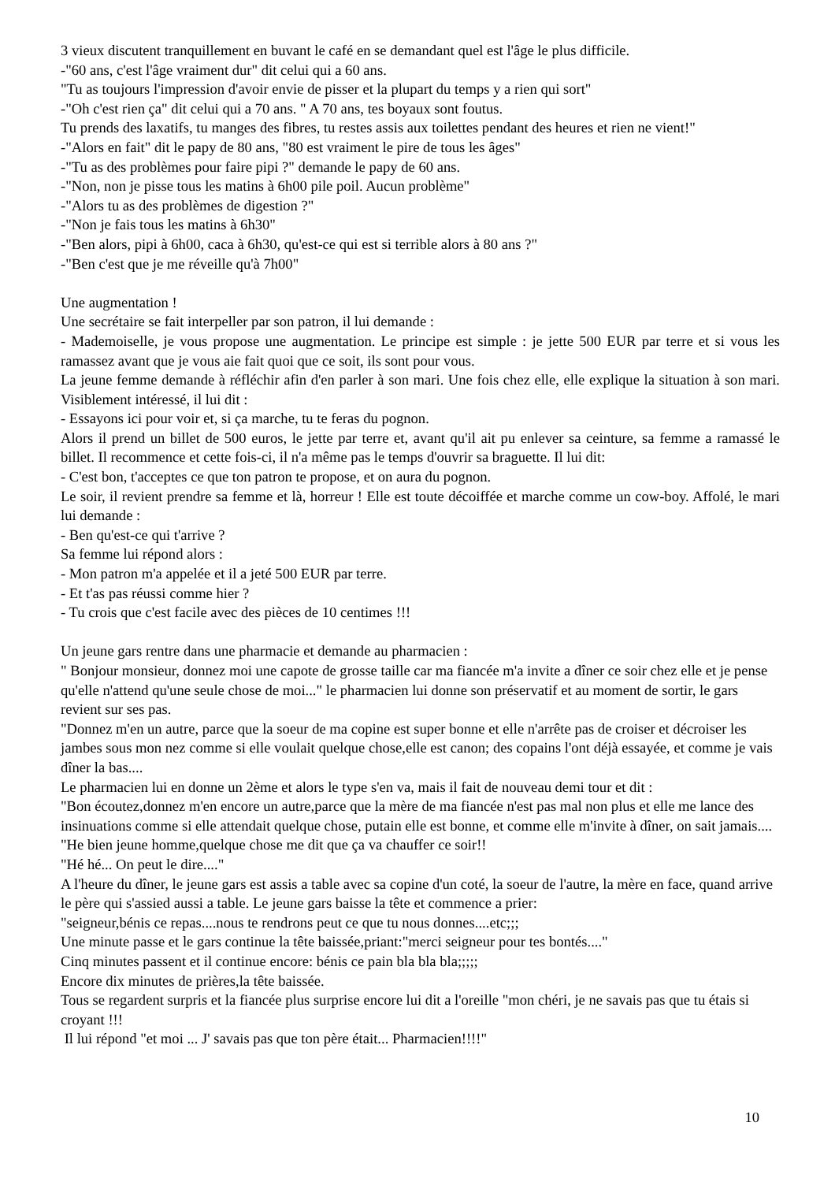3 vieux discutent tranquillement en buvant le café en se demandant quel est l'âge le plus difficile.
-"60 ans, c'est l'âge vraiment dur" dit celui qui a 60 ans.
"Tu as toujours l'impression d'avoir envie de pisser et la plupart du temps y a rien qui sort"
-"Oh c'est rien ça" dit celui qui a 70 ans. " A 70 ans, tes boyaux sont foutus.
Tu prends des laxatifs, tu manges des fibres, tu restes assis aux toilettes pendant des heures et rien ne vient!"
-"Alors en fait" dit le papy de 80 ans, "80 est vraiment le pire de tous les âges"
-"Tu as des problèmes pour faire pipi ?" demande le papy de 60 ans.
-"Non, non je pisse tous les matins à 6h00 pile poil. Aucun problème"
-"Alors tu as des problèmes de digestion ?"
-"Non je fais tous les matins à 6h30"
-"Ben alors, pipi à 6h00, caca à 6h30, qu'est-ce qui est si terrible alors à 80 ans ?"
-"Ben c'est que je me réveille qu'à 7h00"
Une augmentation !
Une secrétaire se fait interpeller par son patron, il lui demande :
- Mademoiselle, je vous propose une augmentation. Le principe est simple : je jette 500 EUR par terre et si vous les ramassez avant que je vous aie fait quoi que ce soit, ils sont pour vous.
La jeune femme demande à réfléchir afin d'en parler à son mari. Une fois chez elle, elle explique la situation à son mari. Visiblement intéressé, il lui dit :
- Essayons ici pour voir et, si ça marche, tu te feras du pognon.
Alors il prend un billet de 500 euros, le jette par terre et, avant qu'il ait pu enlever sa ceinture, sa femme a ramassé le billet. Il recommence et cette fois-ci, il n'a même pas le temps d'ouvrir sa braguette. Il lui dit:
- C'est bon, t'acceptes ce que ton patron te propose, et on aura du pognon.
Le soir, il revient prendre sa femme et là, horreur ! Elle est toute décoiffée et marche comme un cow-boy. Affolé, le mari lui demande :
- Ben qu'est-ce qui t'arrive ?
Sa femme lui répond alors :
- Mon patron m'a appelée et il a jeté 500 EUR par terre.
- Et t'as pas réussi comme hier ?
- Tu crois que c'est facile avec des pièces de 10 centimes !!!
Un jeune gars rentre dans une pharmacie et demande au pharmacien :
" Bonjour monsieur, donnez moi une capote de grosse taille car ma fiancée m'a invite a dîner ce soir chez elle et je pense qu'elle n'attend qu'une seule chose de moi..." le pharmacien lui donne son préservatif et au moment de sortir, le gars revient sur ses pas.
"Donnez m'en un autre, parce que la soeur de ma copine est super bonne et elle n'arrête pas de croiser et décroiser les jambes sous mon nez comme si elle voulait quelque chose,elle est canon; des copains l'ont déjà essayée, et comme je vais dîner la bas....
Le pharmacien lui en donne un 2ème et alors le type s'en va, mais il fait de nouveau demi tour et dit :
"Bon écoutez,donnez m'en encore un autre,parce que la mère de ma fiancée n'est pas mal non plus et elle me lance des insinuations comme si elle attendait quelque chose, putain elle est bonne, et comme elle m'invite à dîner, on sait jamais....
"He bien jeune homme,quelque chose me dit que ça va chauffer ce soir!!
"Hé hé... On peut le dire...."
A l'heure du dîner, le jeune gars est assis a table avec sa copine d'un coté, la soeur de l'autre, la mère en face, quand arrive le père qui s'assied aussi a table. Le jeune gars baisse la tête et commence a prier:
"seigneur,bénis ce repas....nous te rendrons peut ce que tu nous donnes....etc;;;
Une minute passe et le gars continue la tête baissée,priant:"merci seigneur pour tes bontés...."
Cinq minutes passent et il continue encore: bénis ce pain bla bla bla;;;;;
Encore dix minutes de prières,la tête baissée.
Tous se regardent surpris et la fiancée plus surprise encore lui dit a l'oreille "mon chéri, je ne savais pas que tu étais si croyant !!!
Il lui répond "et moi ... J' savais pas que ton père était... Pharmacien!!!!"
10